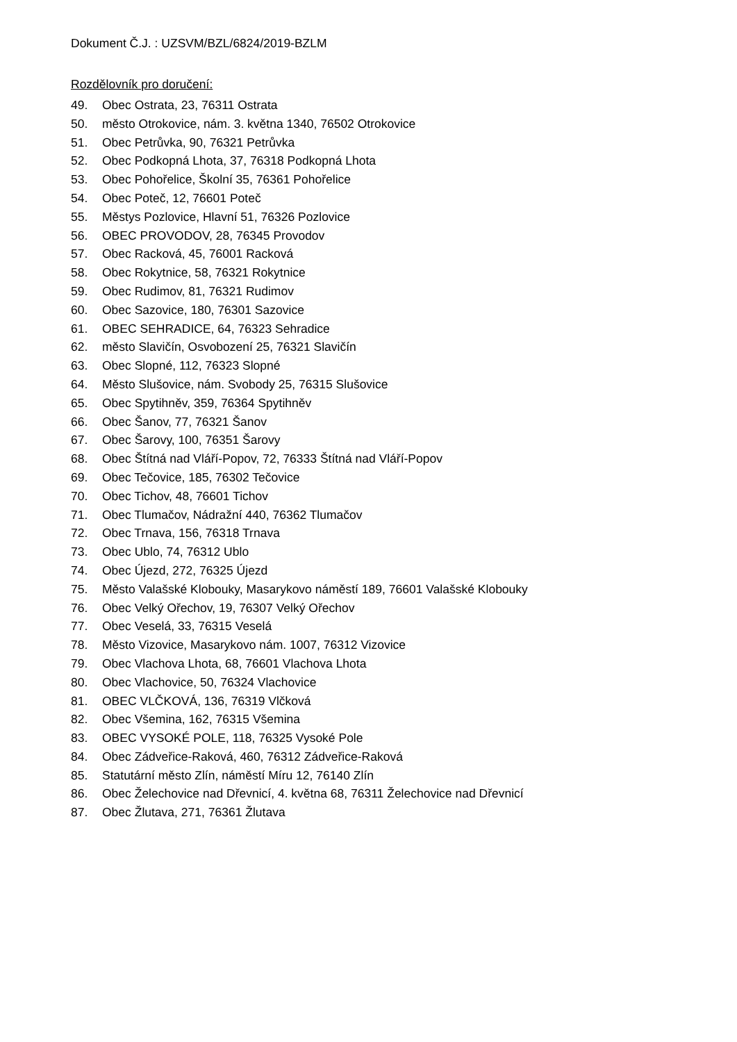Dokument Č.J. : UZSVM/BZL/6824/2019-BZLM
Rozdělovník pro doručení:
49. Obec Ostrata, 23, 76311 Ostrata
50. město Otrokovice, nám. 3. května 1340, 76502 Otrokovice
51. Obec Petrůvka, 90, 76321 Petrůvka
52. Obec Podkopná Lhota, 37, 76318 Podkopná Lhota
53. Obec Pohořelice, Školní 35, 76361 Pohořelice
54. Obec Poteč, 12, 76601 Poteč
55. Městys Pozlovice, Hlavní 51, 76326 Pozlovice
56. OBEC PROVODOV, 28, 76345 Provodov
57. Obec Racková, 45, 76001 Racková
58. Obec Rokytnice, 58, 76321 Rokytnice
59. Obec Rudimov, 81, 76321 Rudimov
60. Obec Sazovice, 180, 76301 Sazovice
61. OBEC SEHRADICE, 64, 76323 Sehradice
62. město Slavičín, Osvobození 25, 76321 Slavičín
63. Obec Slopné, 112, 76323 Slopné
64. Město Slušovice, nám. Svobody 25, 76315 Slušovice
65. Obec Spytihněv, 359, 76364 Spytihněv
66. Obec Šanov, 77, 76321 Šanov
67. Obec Šarovy, 100, 76351 Šarovy
68. Obec Štítná nad Vláří-Popov, 72, 76333 Štítná nad Vláří-Popov
69. Obec Tečovice, 185, 76302 Tečovice
70. Obec Tichov, 48, 76601 Tichov
71. Obec Tlumačov, Nádražní 440, 76362 Tlumačov
72. Obec Trnava, 156, 76318 Trnava
73. Obec Ublo, 74, 76312 Ublo
74. Obec Újezd, 272, 76325 Újezd
75. Město Valašské Klobouky, Masarykovo náměstí 189, 76601 Valašské Klobouky
76. Obec Velký Ořechov, 19, 76307 Velký Ořechov
77. Obec Veselá, 33, 76315 Veselá
78. Město Vizovice, Masarykovo nám. 1007, 76312 Vizovice
79. Obec Vlachova Lhota, 68, 76601 Vlachova Lhota
80. Obec Vlachovice, 50, 76324 Vlachovice
81. OBEC VLČKOVÁ, 136, 76319 Vlčková
82. Obec Všemina, 162, 76315 Všemina
83. OBEC VYSOKÉ POLE, 118, 76325 Vysoké Pole
84. Obec Zádveřice-Raková, 460, 76312 Zádveřice-Raková
85. Statutární město Zlín, náměstí Míru 12, 76140 Zlín
86. Obec Želechovice nad Dřevnicí, 4. května 68, 76311 Želechovice nad Dřevnicí
87. Obec Žlutava, 271, 76361 Žlutava